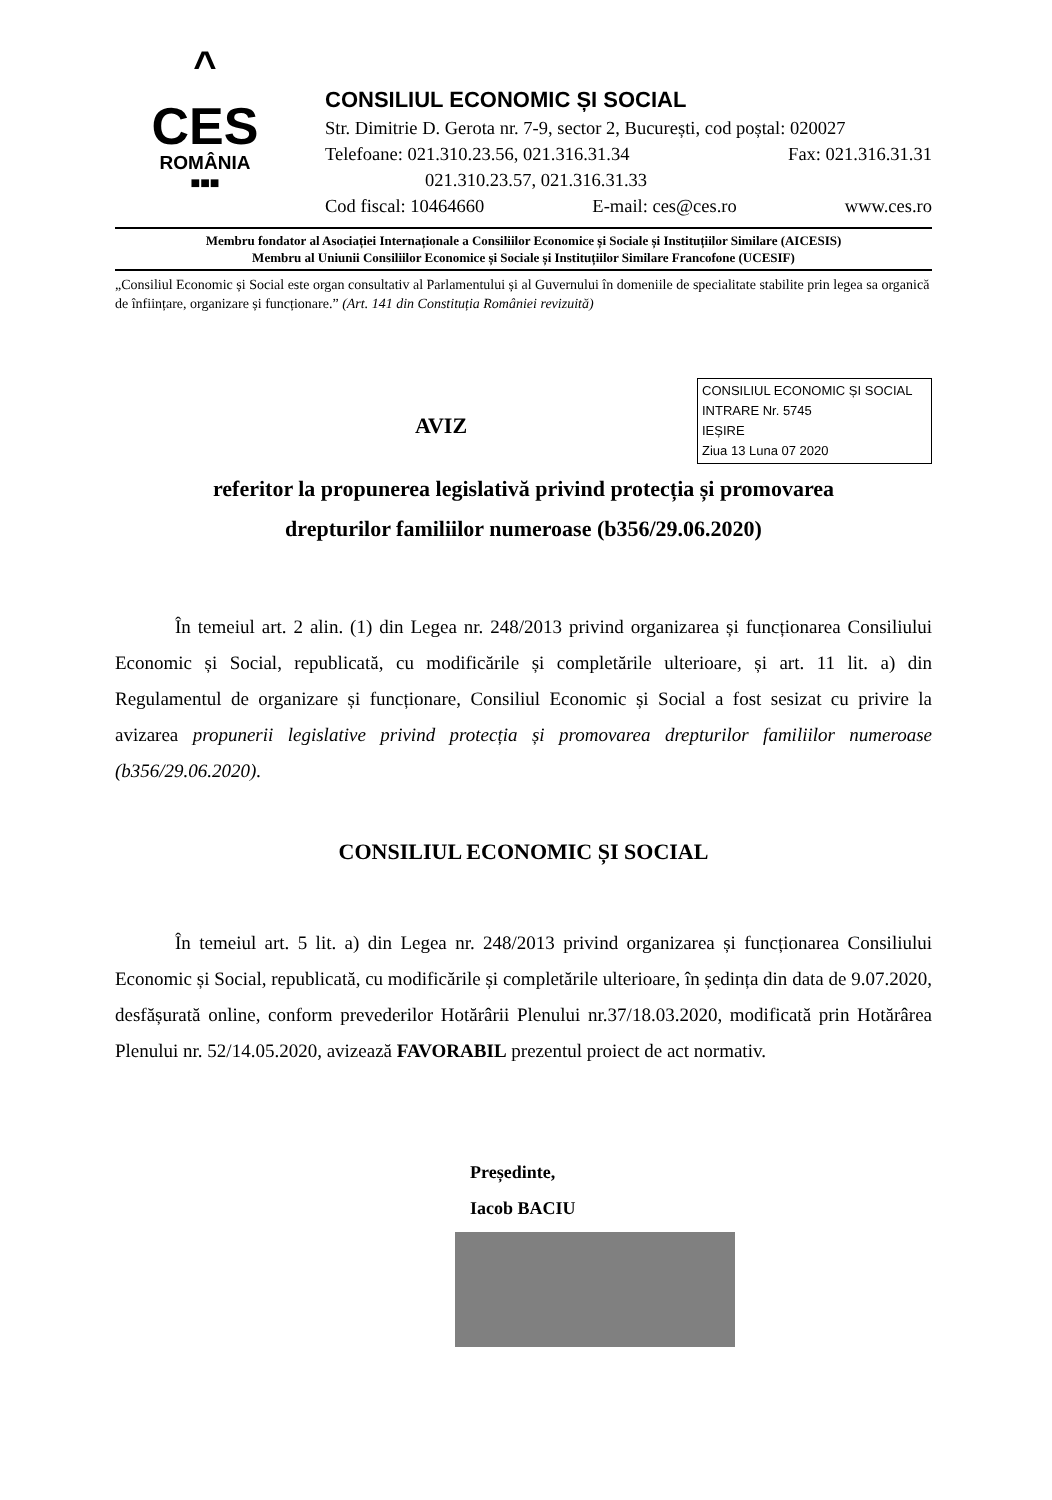^
CES
ROMÂNIA
■■■
CONSILIUL ECONOMIC ȘI SOCIAL
Str. Dimitrie D. Gerota nr. 7-9, sector 2, București, cod poștal: 020027
Telefoane: 021.310.23.56, 021.316.31.34 Fax: 021.316.31.31
021.310.23.57, 021.316.31.33
Cod fiscal: 10464660 E-mail: ces@ces.ro www.ces.ro
Membru fondator al Asociației Internaționale a Consiliilor Economice și Sociale și Instituțiilor Similare (AICESIS)
Membru al Uniunii Consiliilor Economice și Sociale și Instituțiilor Similare Francofone (UCESIF)
„Consiliul Economic și Social este organ consultativ al Parlamentului și al Guvernului în domeniile de specialitate stabilite prin legea sa organică de înființare, organizare și funcționare.” (Art. 141 din Constituția României revizuită)
CONSILIUL ECONOMIC ȘI SOCIAL
INTRARE Nr. 5745
IEȘIRE
Ziua 13 Luna 07 2020
AVIZ
referitor la propunerea legislativă privind protecția și promovarea
drepturilor familiilor numeroase (b356/29.06.2020)
În temeiul art. 2 alin. (1) din Legea nr. 248/2013 privind organizarea și funcționarea Consiliului Economic și Social, republicată, cu modificările și completările ulterioare, și art. 11 lit. a) din Regulamentul de organizare și funcționare, Consiliul Economic și Social a fost sesizat cu privire la avizarea propunerii legislative privind protecția și promovarea drepturilor familiilor numeroase (b356/29.06.2020).
CONSILIUL ECONOMIC ȘI SOCIAL
În temeiul art. 5 lit. a) din Legea nr. 248/2013 privind organizarea și funcționarea Consiliului Economic și Social, republicată, cu modificările și completările ulterioare, în ședința din data de 9.07.2020, desfășurată online, conform prevederilor Hotărârii Plenului nr.37/18.03.2020, modificată prin Hotărârea Plenului nr. 52/14.05.2020, avizează FAVORABIL prezentul proiect de act normativ.
Președinte,
Iacob BACIU